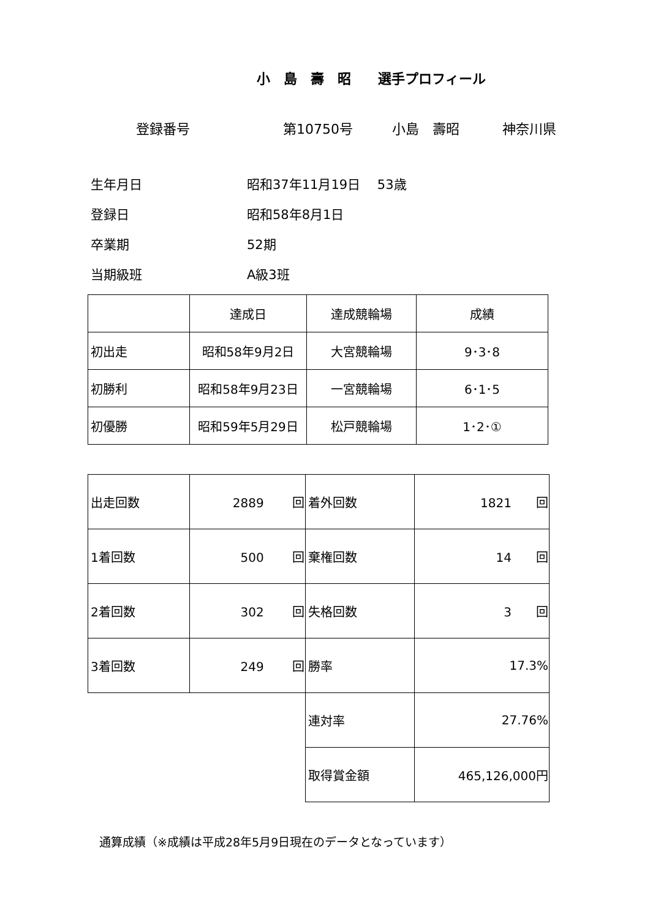小　島　壽　昭　　選手プロフィール
登録番号 第10750号 小島　壽昭 神奈川県
生年月日 昭和37年11月19日　 53歳
登録日 昭和58年8月1日
卒業期 52期
当期級班 A級3班
| | 達成日 | 達成競輪場 | 成績 |
| 初出走 | 昭和58年9月2日 | 大宮競輪場 | 9･3･8 |
| 初勝利 | 昭和58年9月23日 | 一宮競輪場 | 6･1･5 |
| 初優勝 | 昭和59年5月29日 | 松戸競輪場 | 1･2･① |
| 出走回数 | 2889 回 | 着外回数 | 1821 回 |
| 1着回数 | 500 回 | 棄権回数 | 14 回 |
| 2着回数 | 302 回 | 失格回数 | 3 回 |
| 3着回数 | 249 回 | 勝率 | 17.3% |
| | | 連対率 | 27.76% |
| | | 取得賞金額 | 465,126,000円 |
通算成績（※成績は平成28年5月9日現在のデータとなっています）